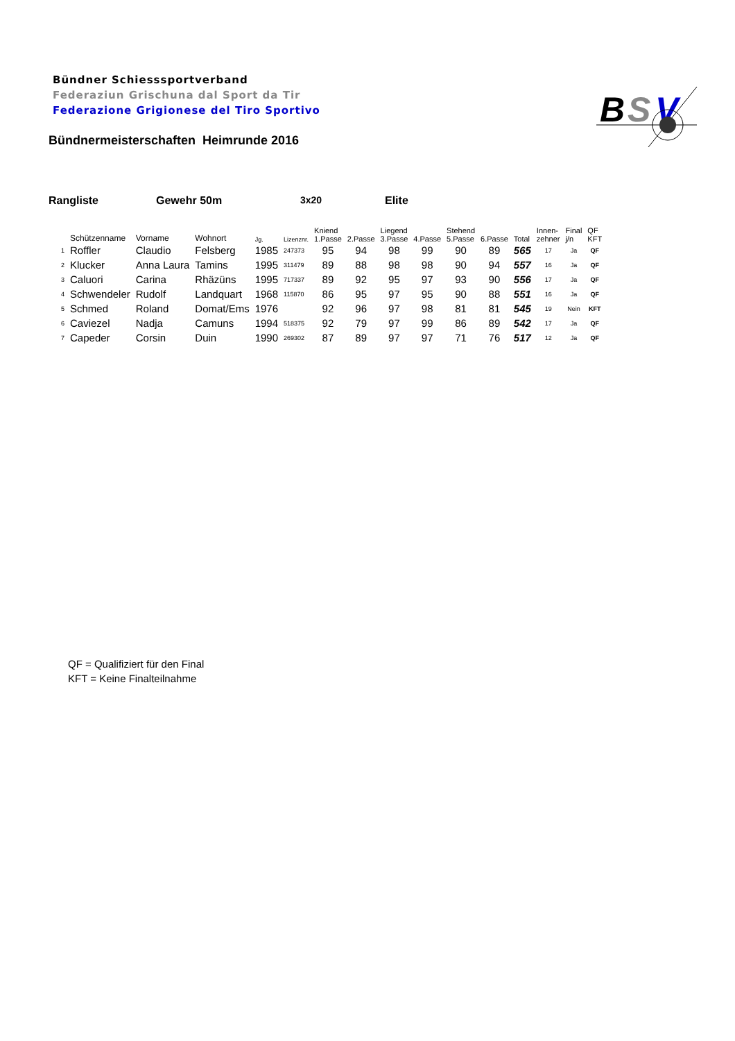Bündner Schiesssportverband
Federaziun Grischuna dal Sport da Tir
Federazione Grigionese del Tiro Sportivo
Bündnermeisterschaften Heimrunde 2016
B
S
V
Rangliste Gewehr 50m 3x20 Elite
| | Schützenname | Vorname | Wohnort | Jg. | Lizenznr. | Kniend 1.Passe | 2.Passe | Liegend 3.Passe | 4.Passe | Stehend 5.Passe | 6.Passe | Total | Innen- zehner | Final j/n | QF KFT |
| --- | --- | --- | --- | --- | --- | --- | --- | --- | --- | --- | --- | --- | --- | --- | --- |
| 1 | Roffler | Claudio | Felsberg | 1985 | 247373 | 95 | 94 | 98 | 99 | 90 | 89 | 565 | 17 | Ja | QF |
| 2 | Klucker | Anna Laura | Tamins | 1995 | 311479 | 89 | 88 | 98 | 98 | 90 | 94 | 557 | 16 | Ja | QF |
| 3 | Caluori | Carina | Rhäzüns | 1995 | 717337 | 89 | 92 | 95 | 97 | 93 | 90 | 556 | 17 | Ja | QF |
| 4 | Schwendeler | Rudolf | Landquart | 1968 | 115870 | 86 | 95 | 97 | 95 | 90 | 88 | 551 | 16 | Ja | QF |
| 5 | Schmed | Roland | Domat/Ems | 1976 | | 92 | 96 | 97 | 98 | 81 | 81 | 545 | 19 | Nein | KFT |
| 6 | Caviezel | Nadja | Camuns | 1994 | 518375 | 92 | 79 | 97 | 99 | 86 | 89 | 542 | 17 | Ja | QF |
| 7 | Capeder | Corsin | Duin | 1990 | 269302 | 87 | 89 | 97 | 97 | 71 | 76 | 517 | 12 | Ja | QF |
QF = Qualifiziert für den Final
KFT = Keine Finalteilnahme